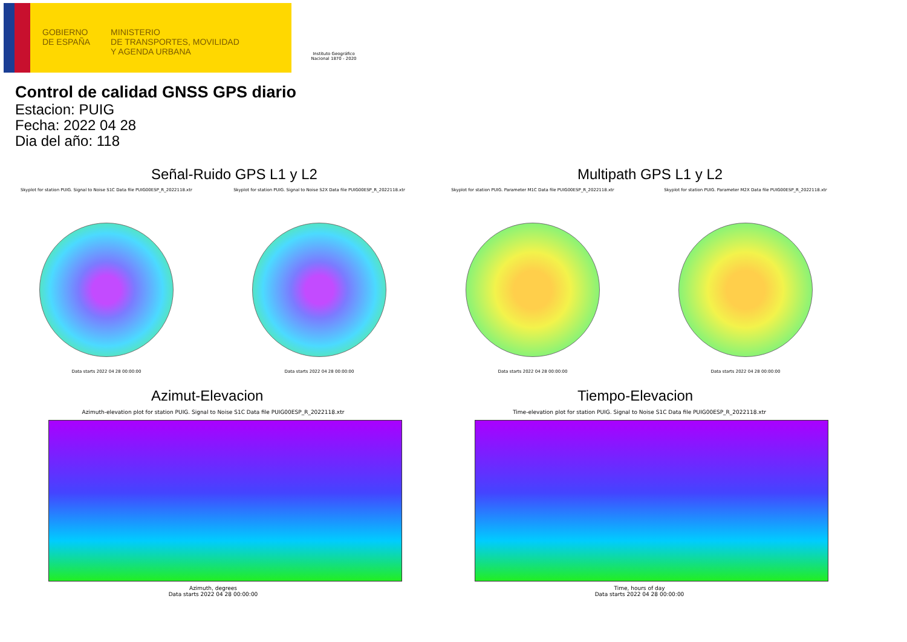GOBIERNO
DE ESPAÑA
MINISTERIO
DE TRANSPORTES, MOVILIDAD
Y AGENDA URBANA
Instituto Geográfico Nacional 1870 - 2020
Control de calidad GNSS GPS diario
Estacion: PUIG
Fecha: 2022 04 28
Dia del año: 118
Señal-Ruido GPS L1 y L2
Skyplot for station PUIG. Signal to Noise S1C Data file PUIG00ESP_R_2022118.xtr
Data starts 2022 04 28 00:00:00
Skyplot for station PUIG. Signal to Noise S2X Data file PUIG00ESP_R_2022118.xtr
Data starts 2022 04 28 00:00:00
Multipath GPS L1 y L2
Skyplot for station PUIG. Parameter M1C Data file PUIG00ESP_R_2022118.xtr
Data starts 2022 04 28 00:00:00
Skyplot for station PUIG. Parameter M2X Data file PUIG00ESP_R_2022118.xtr
Data starts 2022 04 28 00:00:00
Azimut-Elevacion
Azimuth-elevation plot for station PUIG. Signal to Noise S1C Data file PUIG00ESP_R_2022118.xtr
Azimuth, degrees
Data starts 2022 04 28 00:00:00
Tiempo-Elevacion
Time-elevation plot for station PUIG. Signal to Noise S1C Data file PUIG00ESP_R_2022118.xtr
Time, hours of day
Data starts 2022 04 28 00:00:00